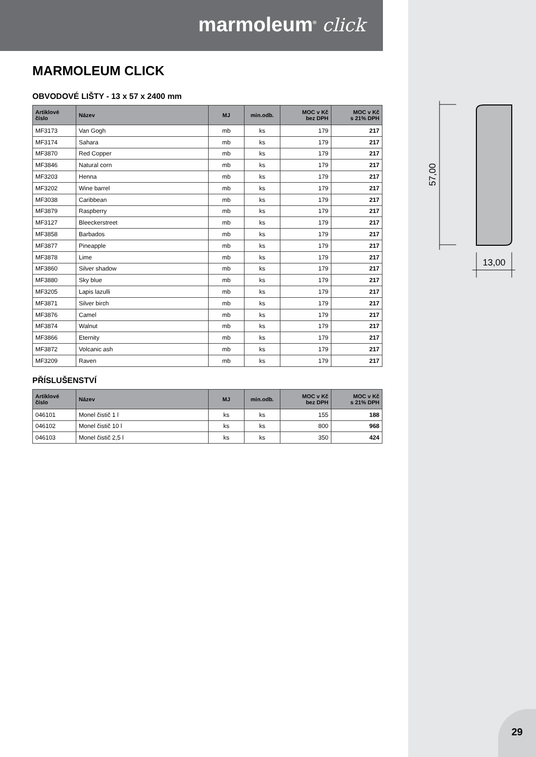marmoleum<sup>®</sup> click
MARMOLEUM CLICK
OBVODOVÉ LIŠTY - 13 x 57 x 2400 mm
| Artiklové číslo | Název | MJ | min.odb. | MOC v Kč bez DPH | MOC v Kč s 21% DPH |
| --- | --- | --- | --- | --- | --- |
| MF3173 | Van Gogh | mb | ks | 179 | 217 |
| MF3174 | Sahara | mb | ks | 179 | 217 |
| MF3870 | Red Copper | mb | ks | 179 | 217 |
| MF3846 | Natural corn | mb | ks | 179 | 217 |
| MF3203 | Henna | mb | ks | 179 | 217 |
| MF3202 | Wine barrel | mb | ks | 179 | 217 |
| MF3038 | Caribbean | mb | ks | 179 | 217 |
| MF3879 | Raspberry | mb | ks | 179 | 217 |
| MF3127 | Bleeckerstreet | mb | ks | 179 | 217 |
| MF3858 | Barbados | mb | ks | 179 | 217 |
| MF3877 | Pineapple | mb | ks | 179 | 217 |
| MF3878 | Lime | mb | ks | 179 | 217 |
| MF3860 | Silver shadow | mb | ks | 179 | 217 |
| MF3880 | Sky blue | mb | ks | 179 | 217 |
| MF3205 | Lapis lazulli | mb | ks | 179 | 217 |
| MF3871 | Silver birch | mb | ks | 179 | 217 |
| MF3876 | Camel | mb | ks | 179 | 217 |
| MF3874 | Walnut | mb | ks | 179 | 217 |
| MF3866 | Eternity | mb | ks | 179 | 217 |
| MF3872 | Volcanic ash | mb | ks | 179 | 217 |
| MF3209 | Raven | mb | ks | 179 | 217 |
PŘÍSLUŠENSTVÍ
| Artiklové číslo | Název | MJ | min.odb. | MOC v Kč bez DPH | MOC v Kč s 21% DPH |
| --- | --- | --- | --- | --- | --- |
| 046101 | Monel čistič 1 l | ks | ks | 155 | 188 |
| 046102 | Monel čistič 10 l | ks | ks | 800 | 968 |
| 046103 | Monel čistič 2,5 l | ks | ks | 350 | 424 |
57,00
13,00
29